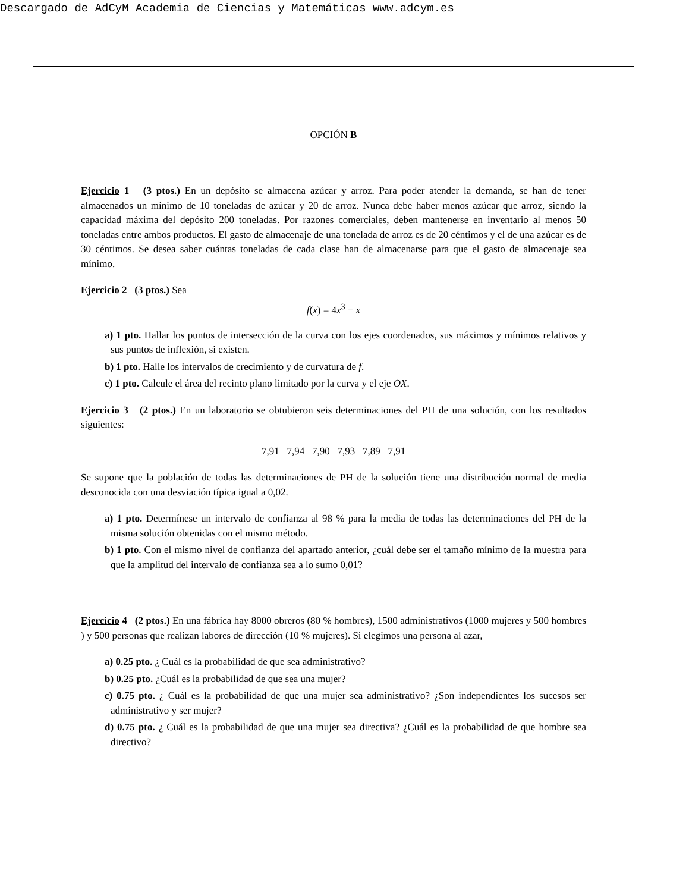Descargado de AdCyM Academia de Ciencias y Matemáticas www.adcym.es
OPCIÓN B
Ejercicio 1 (3 ptos.) En un depósito se almacena azúcar y arroz. Para poder atender la demanda, se han de tener almacenados un mínimo de 10 toneladas de azúcar y 20 de arroz. Nunca debe haber menos azúcar que arroz, siendo la capacidad máxima del depósito 200 toneladas. Por razones comerciales, deben mantenerse en inventario al menos 50 toneladas entre ambos productos. El gasto de almacenaje de una tonelada de arroz es de 20 céntimos y el de una azúcar es de 30 céntimos. Se desea saber cuántas toneladas de cada clase han de almacenarse para que el gasto de almacenaje sea mínimo.
Ejercicio 2 (3 ptos.) Sea
f(x) = 4x<sup>3</sup> − x
a) 1 pto. Hallar los puntos de intersección de la curva con los ejes coordenados, sus máximos y mínimos relativos y sus puntos de inflexión, si existen.
b) 1 pto. Halle los intervalos de crecimiento y de curvatura de f.
c) 1 pto. Calcule el área del recinto plano limitado por la curva y el eje OX.
Ejercicio 3 (2 ptos.) En un laboratorio se obtubieron seis determinaciones del PH de una solución, con los resultados siguientes:
7,91 7,94 7,90 7,93 7,89 7,91
Se supone que la población de todas las determinaciones de PH de la solución tiene una distribución normal de media desconocida con una desviación típica igual a 0,02.
a) 1 pto. Determínese un intervalo de confianza al 98 % para la media de todas las determinaciones del PH de la misma solución obtenidas con el mismo método.
b) 1 pto. Con el mismo nivel de confianza del apartado anterior, ¿cuál debe ser el tamaño mínimo de la muestra para que la amplitud del intervalo de confianza sea a lo sumo 0,01?
Ejercicio 4 (2 ptos.) En una fábrica hay 8000 obreros (80 % hombres), 1500 administrativos (1000 mujeres y 500 hombres ) y 500 personas que realizan labores de dirección (10 % mujeres). Si elegimos una persona al azar,
a) 0.25 pto. ¿ Cuál es la probabilidad de que sea administrativo?
b) 0.25 pto. ¿Cuál es la probabilidad de que sea una mujer?
c) 0.75 pto. ¿ Cuál es la probabilidad de que una mujer sea administrativo? ¿Son independientes los sucesos ser administrativo y ser mujer?
d) 0.75 pto. ¿ Cuál es la probabilidad de que una mujer sea directiva? ¿Cuál es la probabilidad de que hombre sea directivo?